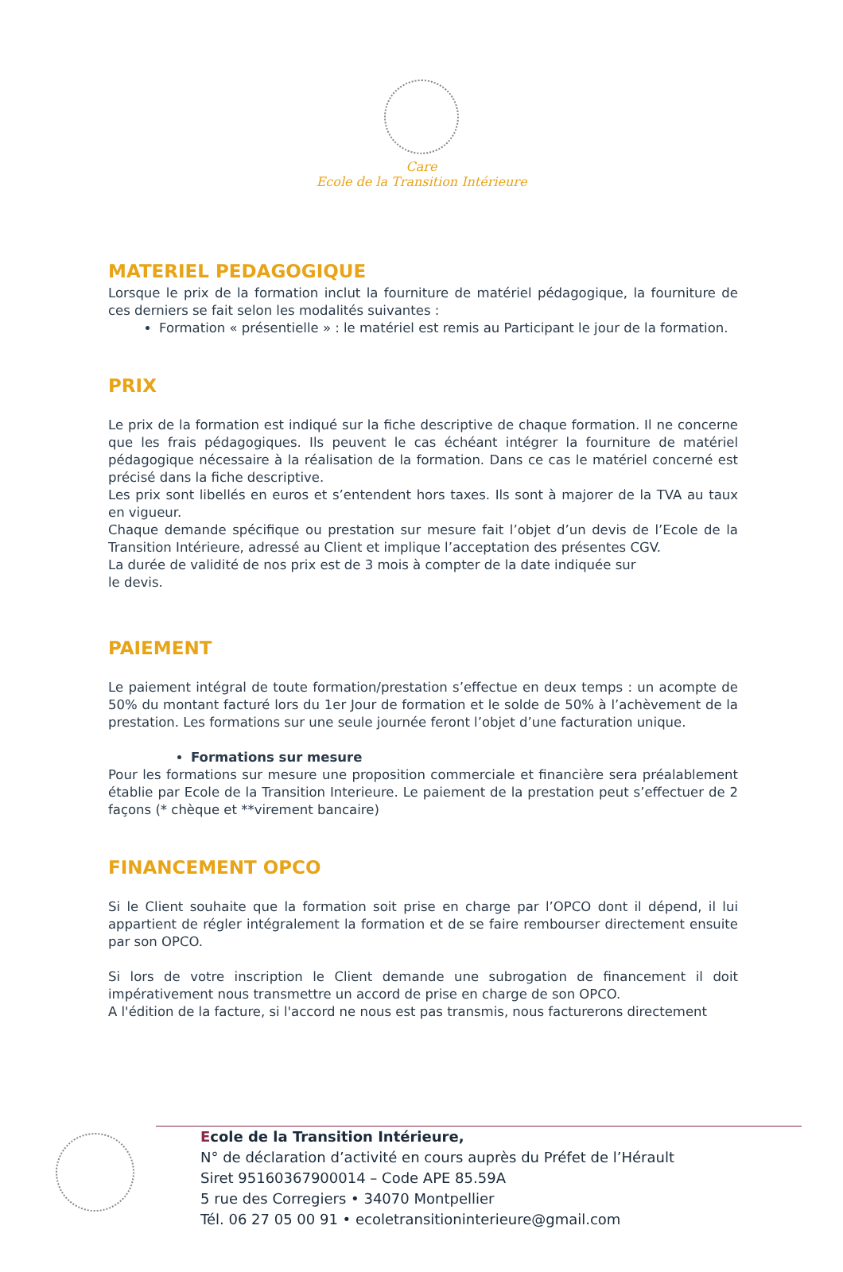Care
Ecole de la Transition Intérieure
MATERIEL PEDAGOGIQUE
Lorsque le prix de la formation inclut la fourniture de matériel pédagogique, la fourniture de ces derniers se fait selon les modalités suivantes :
Formation « présentielle » : le matériel est remis au Participant le jour de la formation.
PRIX
Le prix de la formation est indiqué sur la fiche descriptive de chaque formation. Il ne concerne que les frais pédagogiques. Ils peuvent le cas échéant intégrer la fourniture de matériel pédagogique nécessaire à la réalisation de la formation. Dans ce cas le matériel concerné est précisé dans la fiche descriptive.
Les prix sont libellés en euros et s’entendent hors taxes. Ils sont à majorer de la TVA au taux en vigueur.
Chaque demande spécifique ou prestation sur mesure fait l’objet d’un devis de l’Ecole de la Transition Intérieure, adressé au Client et implique l’acceptation des présentes CGV.
La durée de validité de nos prix est de 3 mois à compter de la date indiquée sur
le devis.
PAIEMENT
Le paiement intégral de toute formation/prestation s’effectue en deux temps : un acompte de 50% du montant facturé lors du 1er Jour de formation et le solde de 50% à l’achèvement de la prestation. Les formations sur une seule journée feront l’objet d’une facturation unique.
Formations sur mesure
Pour les formations sur mesure une proposition commerciale et financière sera préalablement établie par Ecole de la Transition Interieure. Le paiement de la prestation peut s’effectuer de 2 façons (* chèque et **virement bancaire)
FINANCEMENT OPCO
Si le Client souhaite que la formation soit prise en charge par l’OPCO dont il dépend, il lui appartient de régler intégralement la formation et de se faire rembourser directement ensuite par son OPCO.
Si lors de votre inscription le Client demande une subrogation de financement il doit impérativement nous transmettre un accord de prise en charge de son OPCO.
A l'édition de la facture, si l'accord ne nous est pas transmis, nous facturerons directement
Ecole de la Transition Intérieure,
N° de déclaration d’activité en cours auprès du Préfet de l’Hérault
Siret 95160367900014 – Code APE 85.59A
5 rue des Corregiers • 34070 Montpellier
Tél. 06 27 05 00 91 • ecoletransitioninterieure@gmail.com